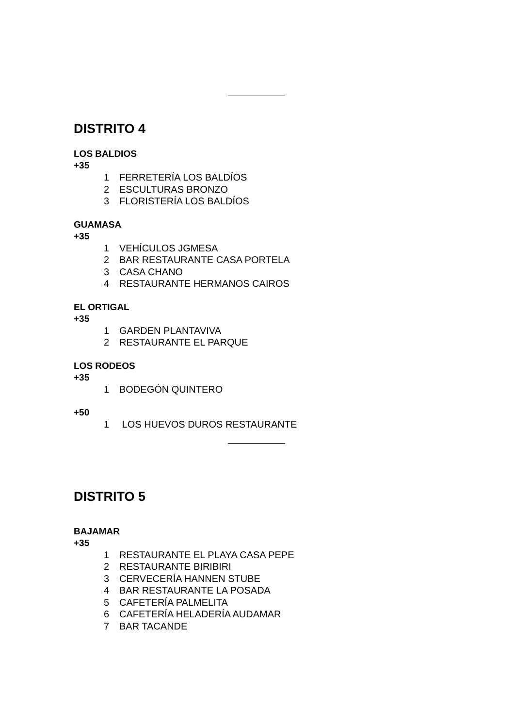DISTRITO 4
LOS BALDIOS
+35
1 FERRETERÍA LOS BALDÍOS
2 ESCULTURAS BRONZO
3 FLORISTERÍA LOS BALDÍOS
GUAMASA
+35
1 VEHÍCULOS JGMESA
2 BAR RESTAURANTE CASA PORTELA
3 CASA CHANO
4 RESTAURANTE HERMANOS CAIROS
EL ORTIGAL
+35
1 GARDEN PLANTAVIVA
2 RESTAURANTE EL PARQUE
LOS RODEOS
+35
1 BODEGÓN QUINTERO
+50
1 LOS HUEVOS DUROS RESTAURANTE
DISTRITO 5
BAJAMAR
+35
1 RESTAURANTE EL PLAYA CASA PEPE
2 RESTAURANTE BIRIBIRI
3 CERVECERÍA HANNEN STUBE
4 BAR RESTAURANTE LA POSADA
5 CAFETERÍA PALMELITA
6 CAFETERÍA HELADERÍA AUDAMAR
7 BAR TACANDE